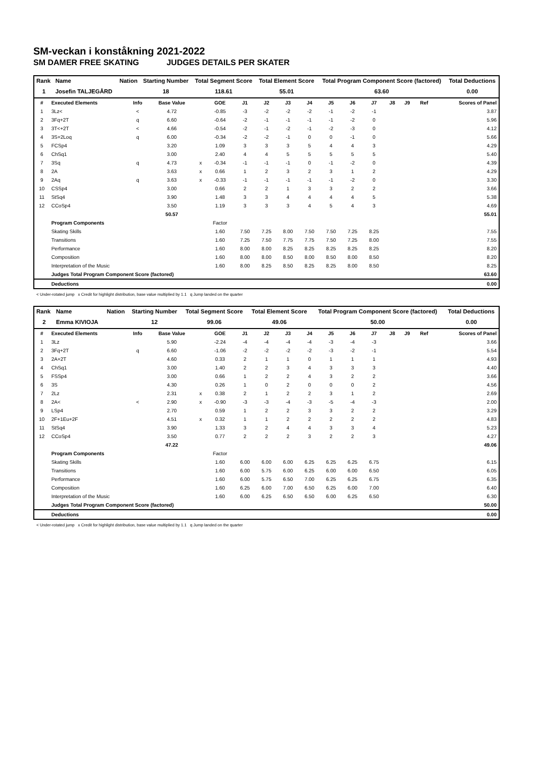SM-veckan i konståkning 2021-2022
SM DAMER FREE SKATING JUDGES DETAILS PER SKATER
| Rank | Name | Nation | Starting Number | Total Segment Score | Total Element Score | Total Program Component Score (factored) | Total Deductions |
| --- | --- | --- | --- | --- | --- | --- | --- |
| 1 | Josefin TALJEGÅRD | | 18 | 118.61 | 55.01 | 63.60 | 0.00 |
| # | Executed Elements | Info | Base Value | | GOE | J1 | J2 | J3 | J4 | J5 | J6 | J7 | J8 | J9 | Ref | Scores of Panel |
| --- | --- | --- | --- | --- | --- | --- | --- | --- | --- | --- | --- | --- | --- | --- | --- | --- |
| 1 | 3Lz< | < | 4.72 | | -0.85 | -3 | -2 | -2 | -2 | -1 | -2 | -1 | | | | 3.87 |
| 2 | 3Fq+2T | q | 6.60 | | -0.64 | -2 | -1 | -1 | -1 | -1 | -2 | 0 | | | | 5.96 |
| 3 | 3T<+2T | < | 4.66 | | -0.54 | -2 | -1 | -2 | -1 | -2 | -3 | 0 | | | | 4.12 |
| 4 | 3S+2Loq | q | 6.00 | | -0.34 | -2 | -2 | -1 | 0 | 0 | -1 | 0 | | | | 5.66 |
| 5 | FCSp4 | | 3.20 | | 1.09 | 3 | 3 | 3 | 5 | 4 | 4 | 3 | | | | 4.29 |
| 6 | ChSq1 | | 3.00 | | 2.40 | 4 | 4 | 5 | 5 | 5 | 5 | 5 | | | | 5.40 |
| 7 | 3Sq | q | 4.73 | x | -0.34 | -1 | -1 | -1 | 0 | -1 | -2 | 0 | | | | 4.39 |
| 8 | 2A | | 3.63 | x | 0.66 | 1 | 2 | 3 | 2 | 3 | 1 | 2 | | | | 4.29 |
| 9 | 2Aq | q | 3.63 | x | -0.33 | -1 | -1 | -1 | -1 | -1 | -2 | 0 | | | | 3.30 |
| 10 | CSSp4 | | 3.00 | | 0.66 | 2 | 2 | 1 | 3 | 3 | 2 | 2 | | | | 3.66 |
| 11 | StSq4 | | 3.90 | | 1.48 | 3 | 3 | 4 | 4 | 4 | 4 | 5 | | | | 5.38 |
| 12 | CCoSp4 | | 3.50 | | 1.19 | 3 | 3 | 3 | 4 | 5 | 4 | 3 | | | | 4.69 |
| | | | 50.57 | | | | | | | | | | | | | 55.01 |
| | Program Components | | | | Factor | | | | | | | | | | | |
| | Skating Skills | | | | 1.60 | 7.50 | 7.25 | 8.00 | 7.50 | 7.50 | 7.25 | 8.25 | | | | 7.55 |
| | Transitions | | | | 1.60 | 7.25 | 7.50 | 7.75 | 7.75 | 7.50 | 7.25 | 8.00 | | | | 7.55 |
| | Performance | | | | 1.60 | 8.00 | 8.00 | 8.25 | 8.25 | 8.25 | 8.25 | 8.25 | | | | 8.20 |
| | Composition | | | | 1.60 | 8.00 | 8.00 | 8.50 | 8.00 | 8.50 | 8.00 | 8.50 | | | | 8.20 |
| | Interpretation of the Music | | | | 1.60 | 8.00 | 8.25 | 8.50 | 8.25 | 8.25 | 8.00 | 8.50 | | | | 8.25 |
| | Judges Total Program Component Score (factored) | | | | | | | | | | | | | | | 63.60 |
| | Deductions | | | | | | | | | | | | | | | 0.00 |
< Under-rotated jump x Credit for highlight distribution, base value multiplied by 1.1 q Jump landed on the quarter
| Rank | Name | Nation | Starting Number | Total Segment Score | Total Element Score | Total Program Component Score (factored) | Total Deductions |
| --- | --- | --- | --- | --- | --- | --- | --- |
| 2 | Emma KIVIOJA | | 12 | 99.06 | 49.06 | 50.00 | 0.00 |
| # | Executed Elements | Info | Base Value | | GOE | J1 | J2 | J3 | J4 | J5 | J6 | J7 | J8 | J9 | Ref | Scores of Panel |
| --- | --- | --- | --- | --- | --- | --- | --- | --- | --- | --- | --- | --- | --- | --- | --- | --- |
| 1 | 3Lz | | 5.90 | | -2.24 | -4 | -4 | -4 | -4 | -3 | -4 | -3 | | | | 3.66 |
| 2 | 3Fq+2T | q | 6.60 | | -1.06 | -2 | -2 | -2 | -2 | -3 | -2 | -1 | | | | 5.54 |
| 3 | 2A+2T | | 4.60 | | 0.33 | 2 | 1 | 1 | 0 | 1 | 1 | 1 | | | | 4.93 |
| 4 | ChSq1 | | 3.00 | | 1.40 | 2 | 2 | 3 | 4 | 3 | 3 | 3 | | | | 4.40 |
| 5 | FSSp4 | | 3.00 | | 0.66 | 1 | 2 | 2 | 4 | 3 | 2 | 2 | | | | 3.66 |
| 6 | 3S | | 4.30 | | 0.26 | 1 | 0 | 2 | 0 | 0 | 0 | 2 | | | | 4.56 |
| 7 | 2Lz | | 2.31 | x | 0.38 | 2 | 1 | 2 | 2 | 3 | 1 | 2 | | | | 2.69 |
| 8 | 2A< | < | 2.90 | x | -0.90 | -3 | -3 | -4 | -3 | -5 | -4 | -3 | | | | 2.00 |
| 9 | LSp4 | | 2.70 | | 0.59 | 1 | 2 | 2 | 3 | 3 | 2 | 2 | | | | 3.29 |
| 10 | 2F+1Eu+2F | | 4.51 | x | 0.32 | 1 | 1 | 2 | 2 | 2 | 2 | 2 | | | | 4.83 |
| 11 | StSq4 | | 3.90 | | 1.33 | 3 | 2 | 4 | 4 | 3 | 3 | 4 | | | | 5.23 |
| 12 | CCoSp4 | | 3.50 | | 0.77 | 2 | 2 | 2 | 3 | 2 | 2 | 3 | | | | 4.27 |
| | | | 47.22 | | | | | | | | | | | | | 49.06 |
| | Program Components | | | | Factor | | | | | | | | | | | |
| | Skating Skills | | | | 1.60 | 6.00 | 6.00 | 6.00 | 6.25 | 6.25 | 6.25 | 6.75 | | | | 6.15 |
| | Transitions | | | | 1.60 | 6.00 | 5.75 | 6.00 | 6.25 | 6.00 | 6.00 | 6.50 | | | | 6.05 |
| | Performance | | | | 1.60 | 6.00 | 5.75 | 6.50 | 7.00 | 6.25 | 6.25 | 6.75 | | | | 6.35 |
| | Composition | | | | 1.60 | 6.25 | 6.00 | 7.00 | 6.50 | 6.25 | 6.00 | 7.00 | | | | 6.40 |
| | Interpretation of the Music | | | | 1.60 | 6.00 | 6.25 | 6.50 | 6.50 | 6.00 | 6.25 | 6.50 | | | | 6.30 |
| | Judges Total Program Component Score (factored) | | | | | | | | | | | | | | | 50.00 |
| | Deductions | | | | | | | | | | | | | | | 0.00 |
< Under-rotated jump x Credit for highlight distribution, base value multiplied by 1.1 q Jump landed on the quarter